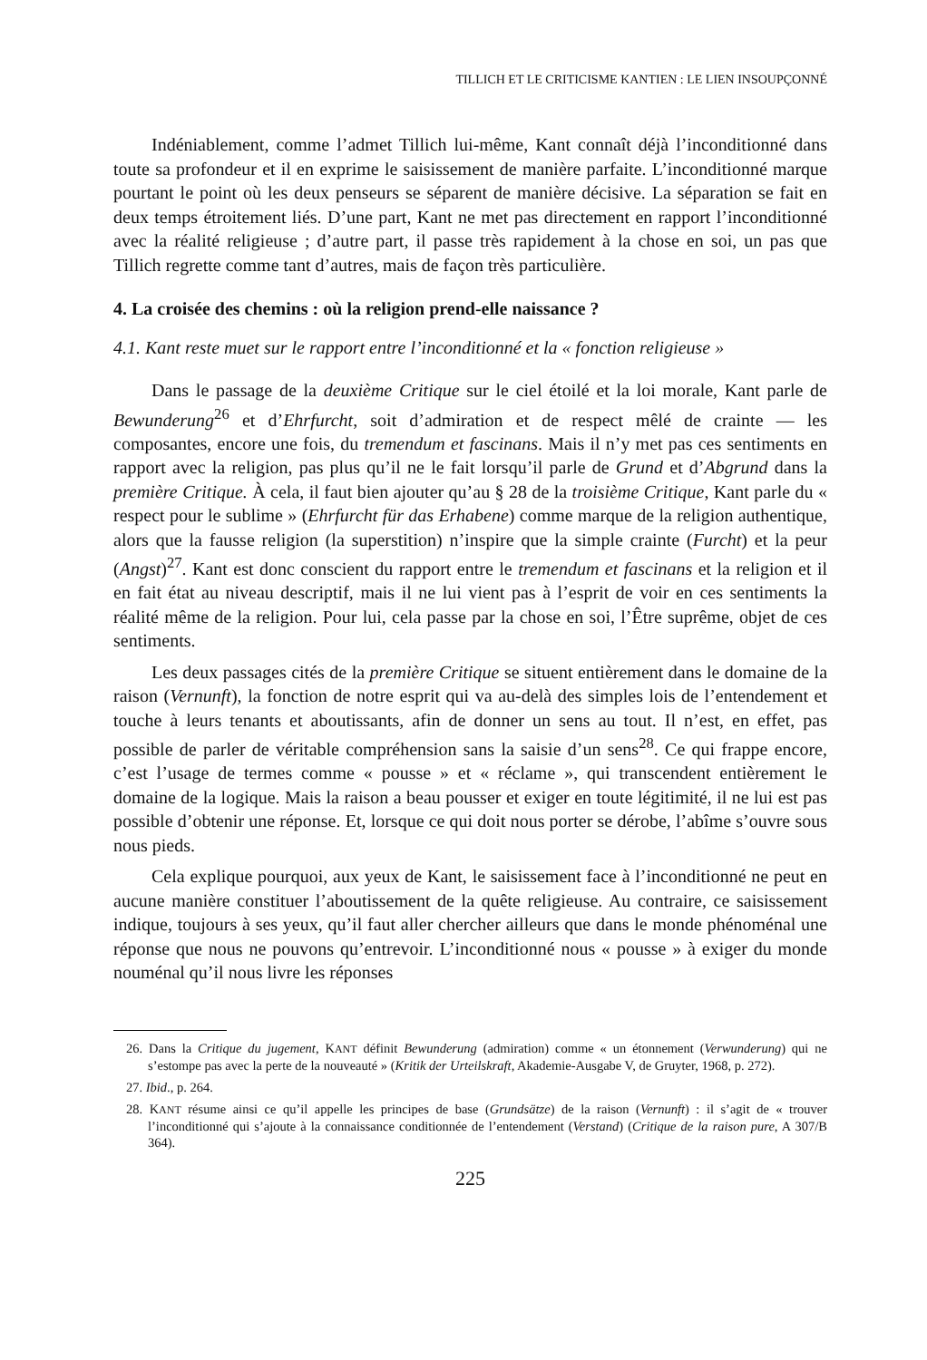TILLICH ET LE CRITICISME KANTIEN : LE LIEN INSOUPÇONNÉ
Indéniablement, comme l’admet Tillich lui-même, Kant connaît déjà l’inconditionné dans toute sa profondeur et il en exprime le saisissement de manière parfaite. L’inconditionné marque pourtant le point où les deux penseurs se séparent de manière décisive. La séparation se fait en deux temps étroitement liés. D’une part, Kant ne met pas directement en rapport l’inconditionné avec la réalité religieuse ; d’autre part, il passe très rapidement à la chose en soi, un pas que Tillich regrette comme tant d’autres, mais de façon très particulière.
4. La croisée des chemins : où la religion prend-elle naissance ?
4.1. Kant reste muet sur le rapport entre l’inconditionné et la « fonction religieuse »
Dans le passage de la deuxième Critique sur le ciel étoilé et la loi morale, Kant parle de Bewunderung<sup>26</sup> et d’Ehrfurcht, soit d’admiration et de respect mêlé de crainte — les composantes, encore une fois, du tremendum et fascinans. Mais il n’y met pas ces sentiments en rapport avec la religion, pas plus qu’il ne le fait lorsqu’il parle de Grund et d’Abgrund dans la première Critique. À cela, il faut bien ajouter qu’au § 28 de la troisième Critique, Kant parle du « respect pour le sublime » (Ehrfurcht für das Erhabene) comme marque de la religion authentique, alors que la fausse religion (la superstition) n’inspire que la simple crainte (Furcht) et la peur (Angst)<sup>27</sup>. Kant est donc conscient du rapport entre le tremendum et fascinans et la religion et il en fait état au niveau descriptif, mais il ne lui vient pas à l’esprit de voir en ces sentiments la réalité même de la religion. Pour lui, cela passe par la chose en soi, l’Être suprême, objet de ces sentiments.
Les deux passages cités de la première Critique se situent entièrement dans le domaine de la raison (Vernunft), la fonction de notre esprit qui va au-delà des simples lois de l’entendement et touche à leurs tenants et aboutissants, afin de donner un sens au tout. Il n’est, en effet, pas possible de parler de véritable compréhension sans la saisie d’un sens<sup>28</sup>. Ce qui frappe encore, c’est l’usage de termes comme « pousse » et « réclame », qui transcendent entièrement le domaine de la logique. Mais la raison a beau pousser et exiger en toute légitimité, il ne lui est pas possible d’obtenir une réponse. Et, lorsque ce qui doit nous porter se dérobe, l’abîme s’ouvre sous nous pieds.
Cela explique pourquoi, aux yeux de Kant, le saisissement face à l’inconditionné ne peut en aucune manière constituer l’aboutissement de la quête religieuse. Au contraire, ce saisissement indique, toujours à ses yeux, qu’il faut aller chercher ailleurs que dans le monde phénoménal une réponse que nous ne pouvons qu’entrevoir. L’inconditionné nous « pousse » à exiger du monde nouménal qu’il nous livre les réponses
26. Dans la Critique du jugement, KANT définit Bewunderung (admiration) comme « un étonnement (Verwunderung) qui ne s’estompe pas avec la perte de la nouveauté » (Kritik der Urteilskraft, Akademie-Ausgabe V, de Gruyter, 1968, p. 272).
27. Ibid., p. 264.
28. KANT résume ainsi ce qu’il appelle les principes de base (Grundsätze) de la raison (Vernunft) : il s’agit de « trouver l’inconditionné qui s’ajoute à la connaissance conditionnée de l’entendement (Verstand) (Critique de la raison pure, A 307/B 364).
225